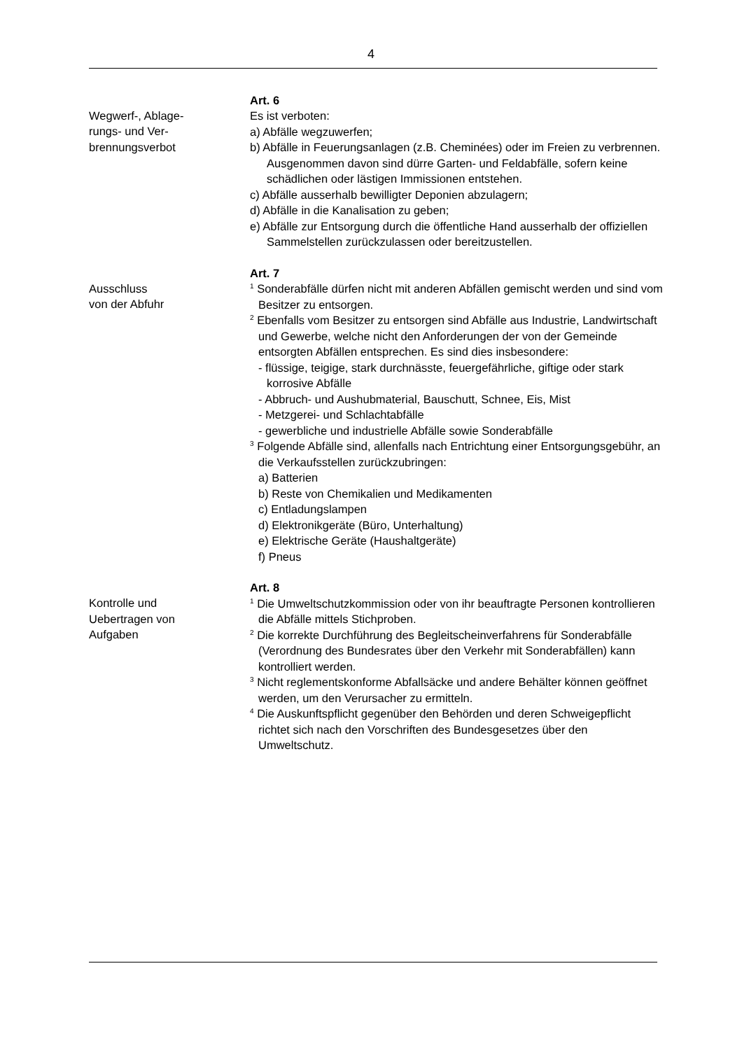4
Wegwerf-, Ablage-
rungs- und Ver-
brennungsverbot
Art. 6
Es ist verboten:
a) Abfälle wegzuwerfen;
b) Abfälle in Feuerungsanlagen (z.B. Cheminées) oder im Freien zu verbrennen. Ausgenommen davon sind dürre Garten- und Feldabfälle, sofern keine schädlichen oder lästigen Immissionen entstehen.
c) Abfälle ausserhalb bewilligter Deponien abzulagern;
d) Abfälle in die Kanalisation zu geben;
e) Abfälle zur Entsorgung durch die öffentliche Hand ausserhalb der offiziellen Sammelstellen zurückzulassen oder bereitzustellen.
Ausschluss
von der Abfuhr
Art. 7
<sup>1</sup> Sonderabfälle dürfen nicht mit anderen Abfällen gemischt werden und sind vom Besitzer zu entsorgen.
<sup>2</sup> Ebenfalls vom Besitzer zu entsorgen sind Abfälle aus Industrie, Landwirtschaft und Gewerbe, welche nicht den Anforderungen der von der Gemeinde entsorgten Abfällen entsprechen. Es sind dies insbesondere:
- flüssige, teigige, stark durchnässte, feuergefährliche, giftige oder stark korrosive Abfälle
- Abbruch- und Aushubmaterial, Bauschutt, Schnee, Eis, Mist
- Metzgerei- und Schlachtabfälle
- gewerbliche und industrielle Abfälle sowie Sonderabfälle
<sup>3</sup> Folgende Abfälle sind, allenfalls nach Entrichtung einer Entsorgungsgebühr, an die Verkaufsstellen zurückzubringen:
a) Batterien
b) Reste von Chemikalien und Medikamenten
c) Entladungslampen
d) Elektronikgeräte (Büro, Unterhaltung)
e) Elektrische Geräte (Haushaltgeräte)
f) Pneus
Kontrolle und
Uebertragen von
Aufgaben
Art. 8
<sup>1</sup> Die Umweltschutzkommission oder von ihr beauftragte Personen kontrollieren die Abfälle mittels Stichproben.
<sup>2</sup> Die korrekte Durchführung des Begleitscheinverfahrens für Sonderabfälle (Verordnung des Bundesrates über den Verkehr mit Sonderabfällen) kann kontrolliert werden.
<sup>3</sup> Nicht reglementskonforme Abfallsäcke und andere Behälter können geöffnet werden, um den Verursacher zu ermitteln.
<sup>4</sup> Die Auskunftspflicht gegenüber den Behörden und deren Schweigepflicht richtet sich nach den Vorschriften des Bundesgesetzes über den Umweltschutz.